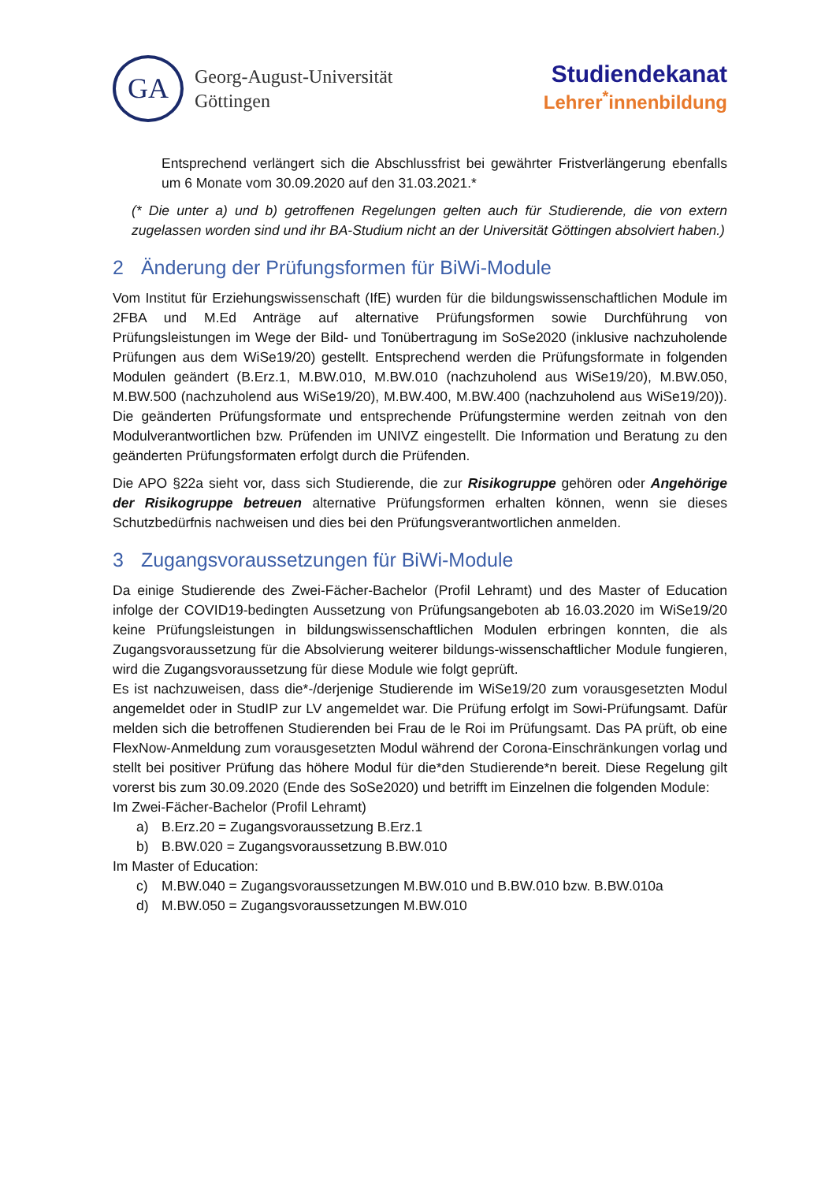GA
Georg-August-Universität
Göttingen
Studiendekanat
Lehrer<sup>*</sup>innenbildung
Entsprechend verlängert sich die Abschlussfrist bei gewährter Fristverlängerung ebenfalls um 6 Monate vom 30.09.2020 auf den 31.03.2021.*
(* Die unter a) und b) getroffenen Regelungen gelten auch für Studierende, die von extern zugelassen worden sind und ihr BA-Studium nicht an der Universität Göttingen absolviert haben.)
2 Änderung der Prüfungsformen für BiWi-Module
Vom Institut für Erziehungswissenschaft (IfE) wurden für die bildungswissenschaftlichen Module im 2FBA und M.Ed Anträge auf alternative Prüfungsformen sowie Durchführung von Prüfungsleistungen im Wege der Bild- und Tonübertragung im SoSe2020 (inklusive nachzuholende Prüfungen aus dem WiSe19/20) gestellt. Entsprechend werden die Prüfungsformate in folgenden Modulen geändert (B.Erz.1, M.BW.010, M.BW.010 (nachzuholend aus WiSe19/20), M.BW.050, M.BW.500 (nachzuholend aus WiSe19/20), M.BW.400, M.BW.400 (nachzuholend aus WiSe19/20)). Die geänderten Prüfungsformate und entsprechende Prüfungstermine werden zeitnah von den Modulverantwortlichen bzw. Prüfenden im UNIVZ eingestellt. Die Information und Beratung zu den geänderten Prüfungsformaten erfolgt durch die Prüfenden.
Die APO §22a sieht vor, dass sich Studierende, die zur Risikogruppe gehören oder Angehörige der Risikogruppe betreuen alternative Prüfungsformen erhalten können, wenn sie dieses Schutzbedürfnis nachweisen und dies bei den Prüfungsverantwortlichen anmelden.
3 Zugangsvoraussetzungen für BiWi-Module
Da einige Studierende des Zwei-Fächer-Bachelor (Profil Lehramt) und des Master of Education infolge der COVID19-bedingten Aussetzung von Prüfungsangeboten ab 16.03.2020 im WiSe19/20 keine Prüfungsleistungen in bildungswissenschaftlichen Modulen erbringen konnten, die als Zugangsvoraussetzung für die Absolvierung weiterer bildungs-wissenschaftlicher Module fungieren, wird die Zugangsvoraussetzung für diese Module wie folgt geprüft.
Es ist nachzuweisen, dass die*-/derjenige Studierende im WiSe19/20 zum vorausgesetzten Modul angemeldet oder in StudIP zur LV angemeldet war. Die Prüfung erfolgt im Sowi-Prüfungsamt. Dafür melden sich die betroffenen Studierenden bei Frau de le Roi im Prüfungsamt. Das PA prüft, ob eine FlexNow-Anmeldung zum vorausgesetzten Modul während der Corona-Einschränkungen vorlag und stellt bei positiver Prüfung das höhere Modul für die*den Studierende*n bereit. Diese Regelung gilt vorerst bis zum 30.09.2020 (Ende des SoSe2020) und betrifft im Einzelnen die folgenden Module:
Im Zwei-Fächer-Bachelor (Profil Lehramt)
a) B.Erz.20 = Zugangsvoraussetzung B.Erz.1
b) B.BW.020 = Zugangsvoraussetzung B.BW.010
Im Master of Education:
c) M.BW.040 = Zugangsvoraussetzungen M.BW.010 und B.BW.010 bzw. B.BW.010a
d) M.BW.050 = Zugangsvoraussetzungen M.BW.010